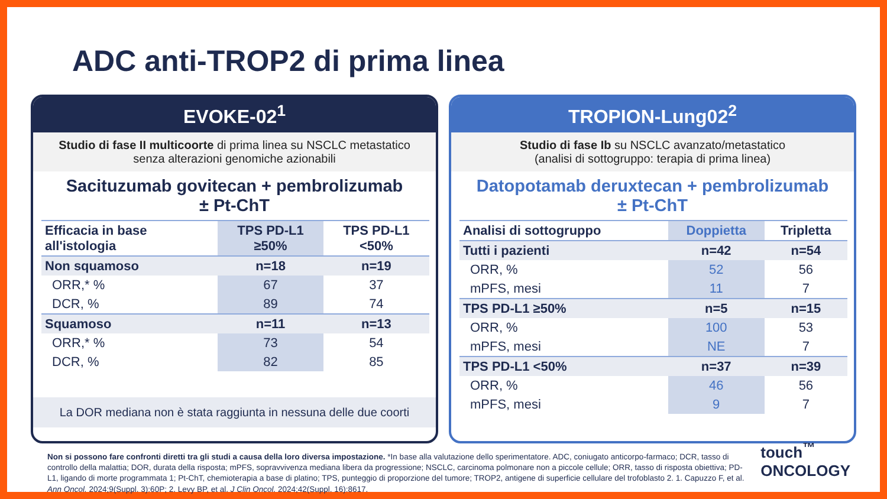ADC anti-TROP2 di prima linea
EVOKE-02<sup>1</sup>
Studio di fase II multicoorte di prima linea su NSCLC metastatico
senza alterazioni genomiche azionabili
Sacituzumab govitecan + pembrolizumab
± Pt-ChT
| Efficacia in base all'istologia | TPS PD-L1 ≥50% | TPS PD-L1 <50% |
| --- | --- | --- |
| Non squamoso | n=18 | n=19 |
| ORR,* % | 67 | 37 |
| DCR, % | 89 | 74 |
| Squamoso | n=11 | n=13 |
| ORR,* % | 73 | 54 |
| DCR, % | 82 | 85 |
La DOR mediana non è stata raggiunta in nessuna delle due coorti
TROPION-Lung02<sup>2</sup>
Studio di fase Ib su NSCLC avanzato/metastatico
(analisi di sottogruppo: terapia di prima linea)
Datopotamab deruxtecan + pembrolizumab
± Pt-ChT
| Analisi di sottogruppo | Doppietta | Tripletta |
| --- | --- | --- |
| Tutti i pazienti | n=42 | n=54 |
| ORR, % | 52 | 56 |
| mPFS, mesi | 11 | 7 |
| TPS PD-L1 ≥50% | n=5 | n=15 |
| ORR, % | 100 | 53 |
| mPFS, mesi | NE | 7 |
| TPS PD-L1 <50% | n=37 | n=39 |
| ORR, % | 46 | 56 |
| mPFS, mesi | 9 | 7 |
Non si possono fare confronti diretti tra gli studi a causa della loro diversa impostazione. *In base alla valutazione dello sperimentatore. ADC, coniugato anticorpo-farmaco; DCR, tasso di controllo della malattia; DOR, durata della risposta; mPFS, sopravvivenza mediana libera da progressione; NSCLC, carcinoma polmonare non a piccole cellule; ORR, tasso di risposta obiettiva; PD-L1, ligando di morte programmata 1; Pt-ChT, chemioterapia a base di platino; TPS, punteggio di proporzione del tumore; TROP2, antigene di superficie cellulare del trofoblasto 2. 1. Capuzzo F, et al. Ann Oncol. 2024;9(Suppl. 3):60P; 2. Levy BP, et al. J Clin Oncol. 2024;42(Suppl. 16):8617.
touch<sup>™</sup>
ONCOLOGY